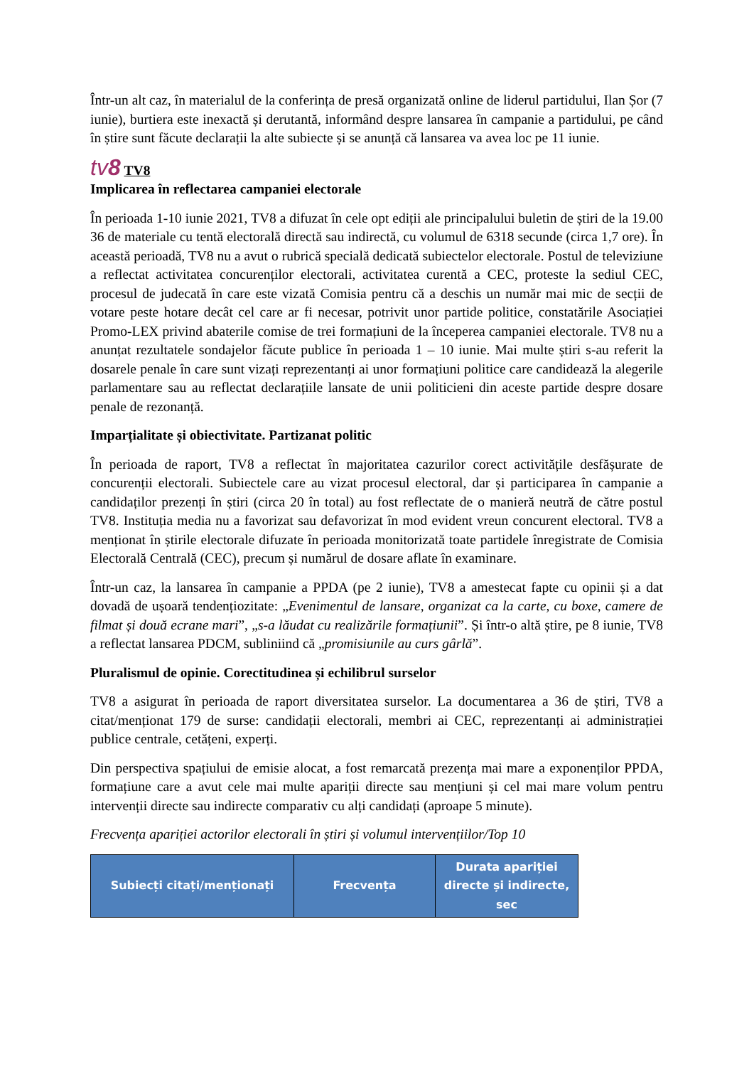Într-un alt caz, în materialul de la conferința de presă organizată online de liderul partidului, Ilan Șor (7 iunie), burtiera este inexactă și derutantă, informând despre lansarea în campanie a partidului, pe când în știre sunt făcute declarații la alte subiecte și se anunță că lansarea va avea loc pe 11 iunie.
tv8 TV8
Implicarea în reflectarea campaniei electorale
În perioada 1-10 iunie 2021, TV8 a difuzat în cele opt ediții ale principalului buletin de știri de la 19.00 36 de materiale cu tentă electorală directă sau indirectă, cu volumul de 6318 secunde (circa 1,7 ore). În această perioadă, TV8 nu a avut o rubrică specială dedicată subiectelor electorale. Postul de televiziune a reflectat activitatea concurenților electorali, activitatea curentă a CEC, proteste la sediul CEC, procesul de judecată în care este vizată Comisia pentru că a deschis un număr mai mic de secții de votare peste hotare decât cel care ar fi necesar, potrivit unor partide politice, constatările Asociației Promo-LEX privind abaterile comise de trei formațiuni de la începerea campaniei electorale. TV8 nu a anunțat rezultatele sondajelor făcute publice în perioada 1 – 10 iunie. Mai multe știri s-au referit la dosarele penale în care sunt vizați reprezentanți ai unor formațiuni politice care candidează la alegerile parlamentare sau au reflectat declarațiile lansate de unii politicieni din aceste partide despre dosare penale de rezonanță.
Imparțialitate și obiectivitate. Partizanat politic
În perioada de raport, TV8 a reflectat în majoritatea cazurilor corect activitățile desfășurate de concurenții electorali. Subiectele care au vizat procesul electoral, dar și participarea în campanie a candidaților prezenți în știri (circa 20 în total) au fost reflectate de o manieră neutră de către postul TV8. Instituția media nu a favorizat sau defavorizat în mod evident vreun concurent electoral. TV8 a menționat în știrile electorale difuzate în perioada monitorizată toate partidele înregistrate de Comisia Electorală Centrală (CEC), precum și numărul de dosare aflate în examinare.
Într-un caz, la lansarea în campanie a PPDA (pe 2 iunie), TV8 a amestecat fapte cu opinii și a dat dovadă de ușoară tendențiozitate: „Evenimentul de lansare, organizat ca la carte, cu boxe, camere de filmat și două ecrane mari”, „s-a lăudat cu realizările formațiunii”. Și într-o altă știre, pe 8 iunie, TV8 a reflectat lansarea PDCM, subliniind că „promisiunile au curs gârlă”.
Pluralismul de opinie. Corectitudinea și echilibrul surselor
TV8 a asigurat în perioada de raport diversitatea surselor. La documentarea a 36 de știri, TV8 a citat/menționat 179 de surse: candidații electorali, membri ai CEC, reprezentanți ai administrației publice centrale, cetățeni, experți.
Din perspectiva spațiului de emisie alocat, a fost remarcată prezența mai mare a exponenților PPDA, formațiune care a avut cele mai multe apariții directe sau mențiuni și cel mai mare volum pentru intervenții directe sau indirecte comparativ cu alți candidați (aproape 5 minute).
Frecvența apariției actorilor electorali în știri și volumul intervențiilor/Top 10
| Subiecți citați/menționați | Frecvența | Durata apariției directe și indirecte, sec |
| --- | --- | --- |